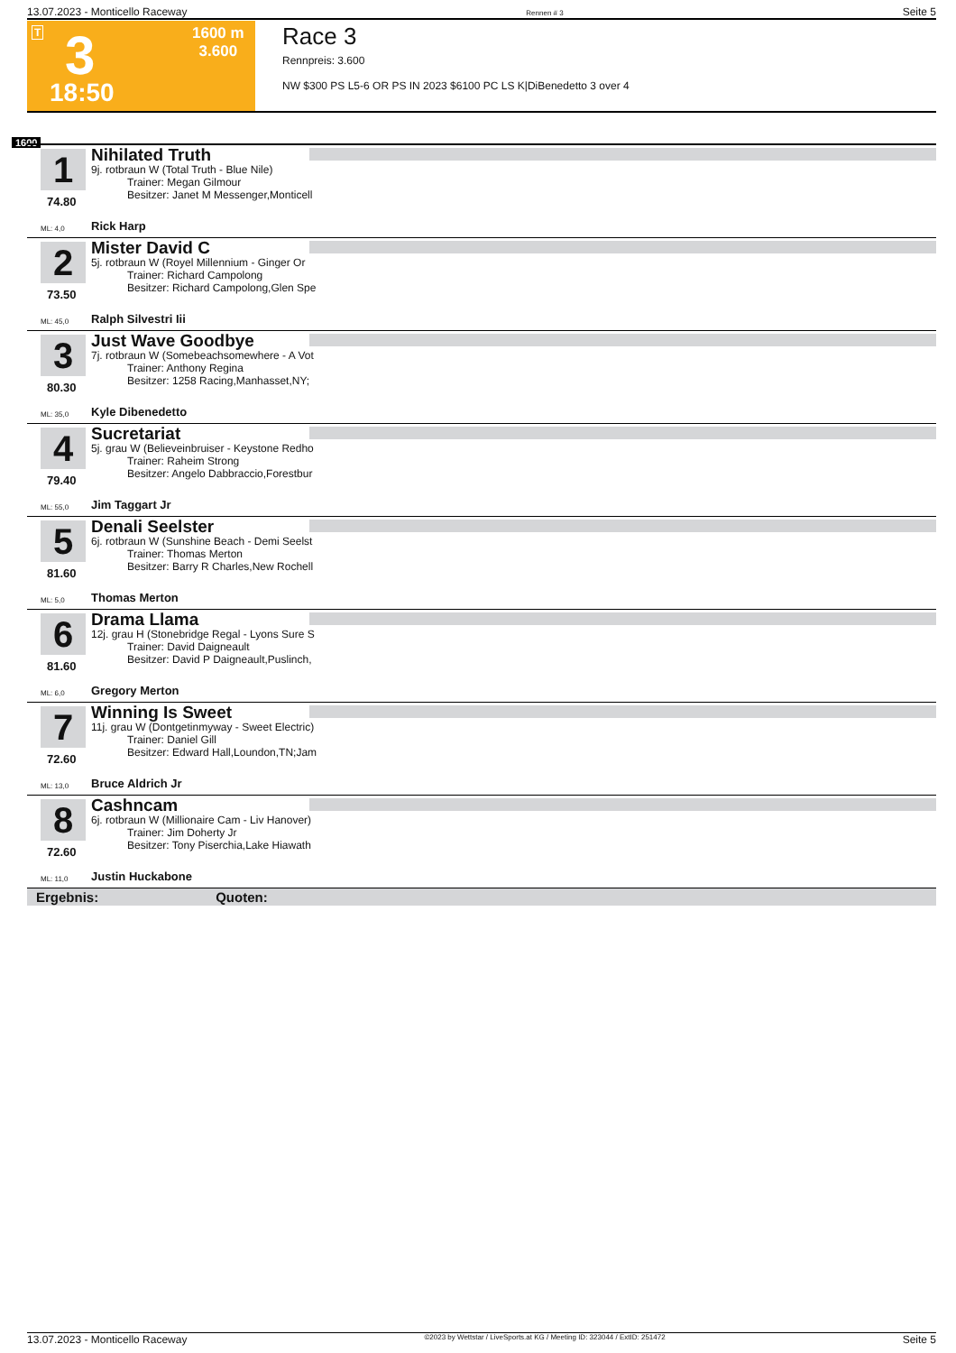13.07.2023 - Monticello Raceway Rennen # 3 Seite 5
T 3 1600 m
3.600
18:50
Race 3
Rennpreis: 3.600
NW $300 PS L5-6 OR PS IN 2023 $6100 PC LS K|DiBenedetto 3 over 4
1600
1
74.80
Nihilated Truth
9j. rotbraun W (Total Truth - Blue Nile)
Trainer: Megan Gilmour
Besitzer: Janet M Messenger,Monticell
ML: 4,0 Rick Harp
2
73.50
Mister David C
5j. rotbraun W (Royel Millennium - Ginger Or
Trainer: Richard Campolong
Besitzer: Richard Campolong,Glen Spe
ML: 45,0 Ralph Silvestri Iii
3
80.30
Just Wave Goodbye
7j. rotbraun W (Somebeachsomewhere - A Vot
Trainer: Anthony Regina
Besitzer: 1258 Racing,Manhasset,NY;
ML: 35,0 Kyle Dibenedetto
4
79.40
Sucretariat
5j. grau W (Believeinbruiser - Keystone Redho
Trainer: Raheim Strong
Besitzer: Angelo Dabbraccio,Forestbur
ML: 55,0 Jim Taggart Jr
5
81.60
Denali Seelster
6j. rotbraun W (Sunshine Beach - Demi Seelst
Trainer: Thomas Merton
Besitzer: Barry R Charles,New Rochell
ML: 5,0 Thomas Merton
6
81.60
Drama Llama
12j. grau H (Stonebridge Regal - Lyons Sure S
Trainer: David Daigneault
Besitzer: David P Daigneault,Puslinch,
ML: 6,0 Gregory Merton
7
72.60
Winning Is Sweet
11j. grau W (Dontgetinmyway - Sweet Electric)
Trainer: Daniel Gill
Besitzer: Edward Hall,Loundon,TN;Jam
ML: 13,0 Bruce Aldrich Jr
8
72.60
Cashncam
6j. rotbraun W (Millionaire Cam - Liv Hanover)
Trainer: Jim Doherty Jr
Besitzer: Tony Piserchia,Lake Hiawath
ML: 11,0 Justin Huckabone
Ergebnis: Quoten:
13.07.2023 - Monticello Raceway ©2023 by Wettstar / LiveSports.at KG / Meeting ID: 323044 / ExtID: 251472 Seite 5